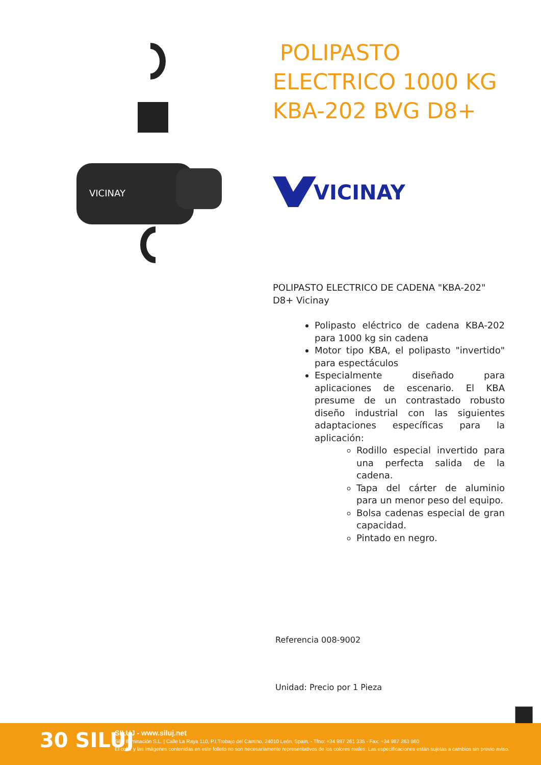VICINAY
POLIPASTO ELECTRICO 1000 KG KBA-202 BVG D8+
VICINAY
POLIPASTO ELECTRICO DE CADENA "KBA-202" D8+ Vicinay
Polipasto eléctrico de cadena KBA-202 para 1000 kg sin cadena
Motor tipo KBA, el polipasto "invertido" para espectáculos
Especialmente diseñado para aplicaciones de escenario. El KBA presume de un contrastado robusto diseño industrial con las siguientes adaptaciones específicas para la aplicación:
Rodillo especial invertido para una perfecta salida de la cadena.
Tapa del cárter de aluminio para un menor peso del equipo.
Bolsa cadenas especial de gran capacidad.
Pintado en negro.
Referencia 008-9002
Unidad: Precio por 1 Pieza
30 SILUJ
SILUJ - www.siluj.net
Siluj Iluminación S.L. | Calle La Raya 110, P.I.Trobajo del Camino, 24010 León, Spain. - Tfno: +34 987 261 335 - Fax: +34 987 263 860
El color y las imágenes contenidas en este folleto no son necesariamente representativos de los colores reales. Las especificaciones están sujetas a cambios sin previo aviso.